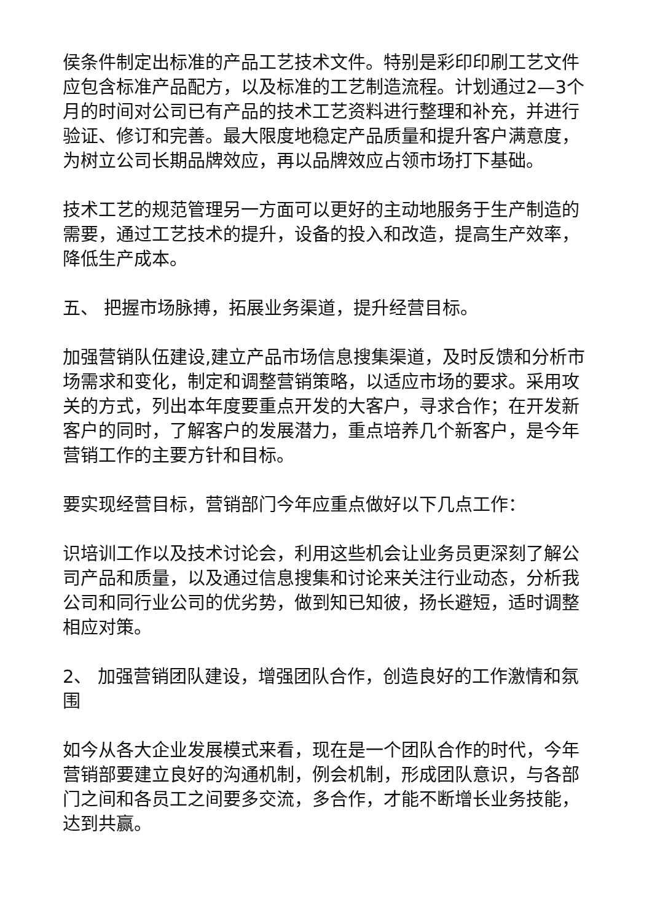侯条件制定出标准的产品工艺技术文件。特别是彩印印刷工艺文件应包含标准产品配方，以及标准的工艺制造流程。计划通过2—3个月的时间对公司已有产品的技术工艺资料进行整理和补充，并进行验证、修订和完善。最大限度地稳定产品质量和提升客户满意度，为树立公司长期品牌效应，再以品牌效应占领市场打下基础。
技术工艺的规范管理另一方面可以更好的主动地服务于生产制造的需要，通过工艺技术的提升，设备的投入和改造，提高生产效率，降低生产成本。
五、 把握市场脉搏，拓展业务渠道，提升经营目标。
加强营销队伍建设,建立产品市场信息搜集渠道，及时反馈和分析市场需求和变化，制定和调整营销策略，以适应市场的要求。采用攻关的方式，列出本年度要重点开发的大客户，寻求合作；在开发新客户的同时，了解客户的发展潜力，重点培养几个新客户，是今年营销工作的主要方针和目标。
要实现经营目标，营销部门今年应重点做好以下几点工作：
识培训工作以及技术讨论会，利用这些机会让业务员更深刻了解公司产品和质量，以及通过信息搜集和讨论来关注行业动态，分析我公司和同行业公司的优劣势，做到知已知彼，扬长避短，适时调整相应对策。
2、 加强营销团队建设，增强团队合作，创造良好的工作激情和氛围
如今从各大企业发展模式来看，现在是一个团队合作的时代，今年营销部要建立良好的沟通机制，例会机制，形成团队意识，与各部门之间和各员工之间要多交流，多合作，才能不断增长业务技能，达到共赢。